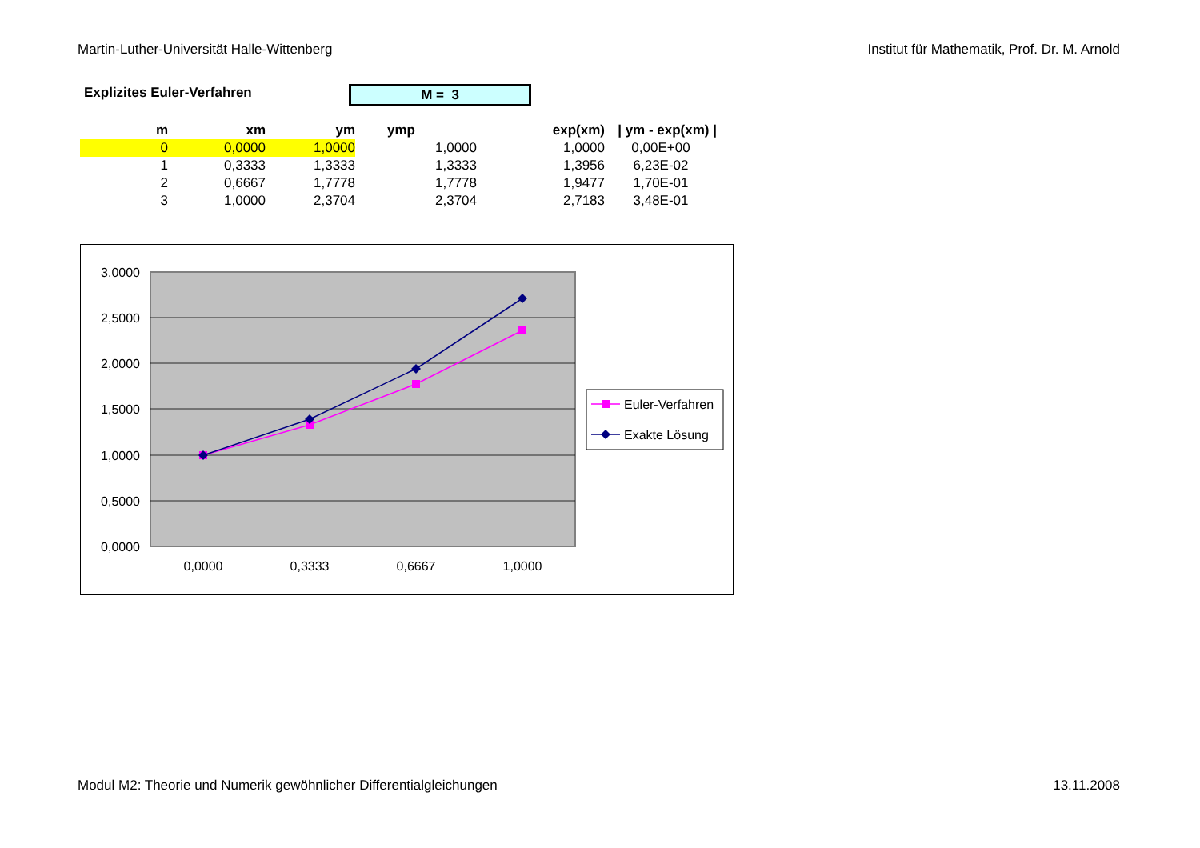Martin-Luther-Universität Halle-Wittenberg Institut für Mathematik, Prof. Dr. M. Arnold
Explizites Euler-Verfahren M = 3
| m | xm | ym | ymp | exp(xm) | / ym - exp(xm) / |
| --- | --- | --- | --- | --- | --- |
| 0 | 0,0000 | 1,0000 | 1,0000 | 1,0000 | 0,00E+00 |
| 1 | 0,3333 | 1,3333 | 1,3333 | 1,3956 | 6,23E-02 |
| 2 | 0,6667 | 1,7778 | 1,7778 | 1,9477 | 1,70E-01 |
| 3 | 1,0000 | 2,3704 | 2,3704 | 2,7183 | 3,48E-01 |
3,0000
2,5000
2,0000
1,5000
1,0000
0,5000
0,0000
0,0000
0,3333
0,6667
1,0000
Euler-Verfahren
Exakte Lösung
Modul M2: Theorie und Numerik gewöhnlicher Differentialgleichungen 13.11.2008